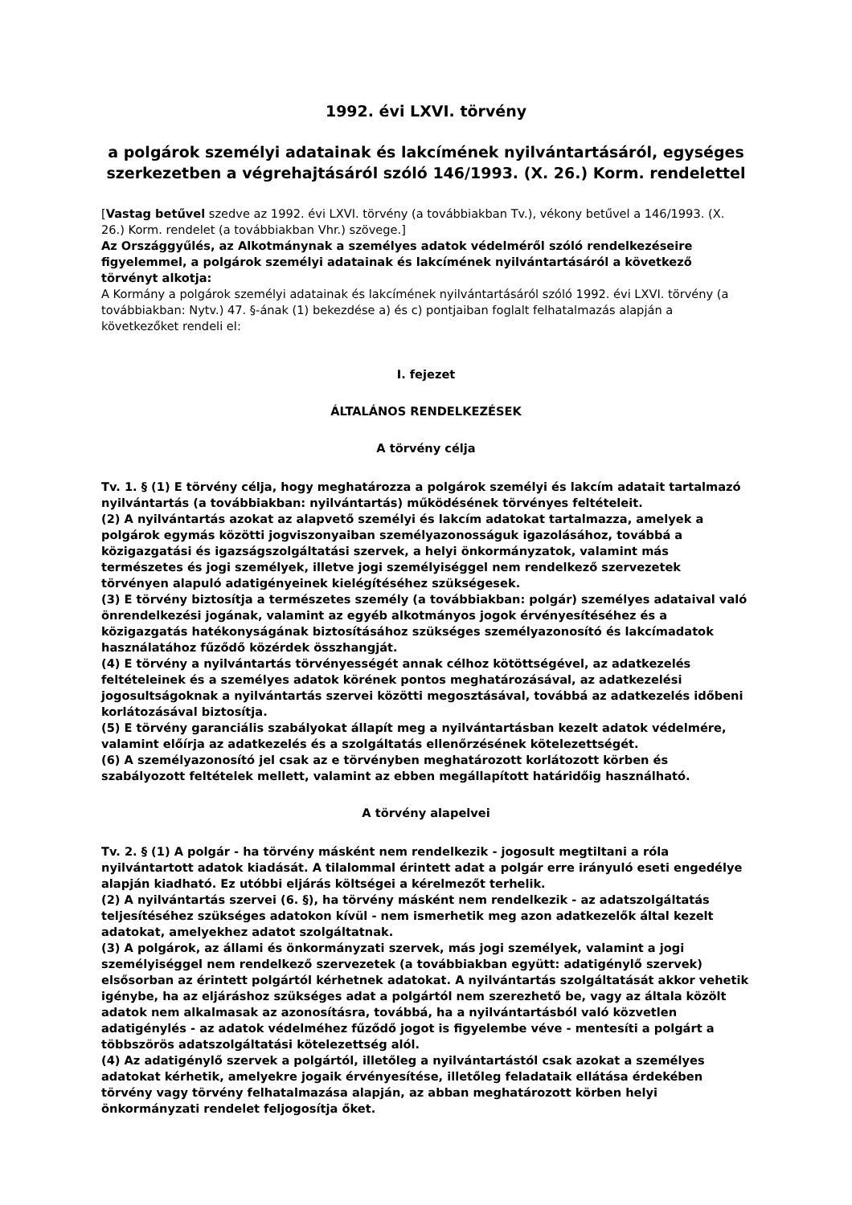1992. évi LXVI. törvény
a polgárok személyi adatainak és lakcímének nyilvántartásáról, egységes szerkezetben a végrehajtásáról szóló 146/1993. (X. 26.) Korm. rendelettel
[Vastag betűvel szedve az 1992. évi LXVI. törvény (a továbbiakban Tv.), vékony betűvel a 146/1993. (X. 26.) Korm. rendelet (a továbbiakban Vhr.) szövege.]
Az Országgyűlés, az Alkotmánynak a személyes adatok védelméről szóló rendelkezéseire figyelemmel, a polgárok személyi adatainak és lakcímének nyilvántartásáról a következő törvényt alkotja:
A Kormány a polgárok személyi adatainak és lakcímének nyilvántartásáról szóló 1992. évi LXVI. törvény (a továbbiakban: Nytv.) 47. §-ának (1) bekezdése a) és c) pontjaiban foglalt felhatalmazás alapján a következőket rendeli el:
I. fejezet
ÁLTALÁNOS RENDELKEZÉSEK
A törvény célja
Tv. 1. § (1) E törvény célja, hogy meghatározza a polgárok személyi és lakcím adatait tartalmazó nyilvántartás (a továbbiakban: nyilvántartás) működésének törvényes feltételeit.
(2) A nyilvántartás azokat az alapvető személyi és lakcím adatokat tartalmazza, amelyek a polgárok egymás közötti jogviszonyaiban személyazonosságuk igazolásához, továbbá a közigazgatási és igazságszolgáltatási szervek, a helyi önkormányzatok, valamint más természetes és jogi személyek, illetve jogi személyiséggel nem rendelkező szervezetek törvényen alapuló adatigényeinek kielégítéséhez szükségesek.
(3) E törvény biztosítja a természetes személy (a továbbiakban: polgár) személyes adataival való önrendelkezési jogának, valamint az egyéb alkotmányos jogok érvényesítéséhez és a közigazgatás hatékonyságának biztosításához szükséges személyazonosító és lakcímadatok használatához fűződő közérdek összhangját.
(4) E törvény a nyilvántartás törvényességét annak célhoz kötöttségével, az adatkezelés feltételeinek és a személyes adatok körének pontos meghatározásával, az adatkezelési jogosultságoknak a nyilvántartás szervei közötti megosztásával, továbbá az adatkezelés időbeni korlátozásával biztosítja.
(5) E törvény garanciális szabályokat állapít meg a nyilvántartásban kezelt adatok védelmére, valamint előírja az adatkezelés és a szolgáltatás ellenőrzésének kötelezettségét.
(6) A személyazonosító jel csak az e törvényben meghatározott korlátozott körben és szabályozott feltételek mellett, valamint az ebben megállapított határidőig használható.
A törvény alapelvei
Tv. 2. § (1) A polgár - ha törvény másként nem rendelkezik - jogosult megtiltani a róla nyilvántartott adatok kiadását. A tilalommal érintett adat a polgár erre irányuló eseti engedélye alapján kiadható. Ez utóbbi eljárás költségei a kérelmezőt terhelik.
(2) A nyilvántartás szervei (6. §), ha törvény másként nem rendelkezik - az adatszolgáltatás teljesítéséhez szükséges adatokon kívül - nem ismerhetik meg azon adatkezelők által kezelt adatokat, amelyekhez adatot szolgáltatnak.
(3) A polgárok, az állami és önkormányzati szervek, más jogi személyek, valamint a jogi személyiséggel nem rendelkező szervezetek (a továbbiakban együtt: adatigénylő szervek) elsősorban az érintett polgártól kérhetnek adatokat. A nyilvántartás szolgáltatását akkor vehetik igénybe, ha az eljáráshoz szükséges adat a polgártól nem szerezhető be, vagy az általa közölt adatok nem alkalmasak az azonosításra, továbbá, ha a nyilvántartásból való közvetlen adatigénylés - az adatok védelméhez fűződő jogot is figyelembe véve - mentesíti a polgárt a többszörös adatszolgáltatási kötelezettség alól.
(4) Az adatigénylő szervek a polgártól, illetőleg a nyilvántartástól csak azokat a személyes adatokat kérhetik, amelyekre jogaik érvényesítése, illetőleg feladataik ellátása érdekében törvény vagy törvény felhatalmazása alapján, az abban meghatározott körben helyi önkormányzati rendelet feljogosítja őket.